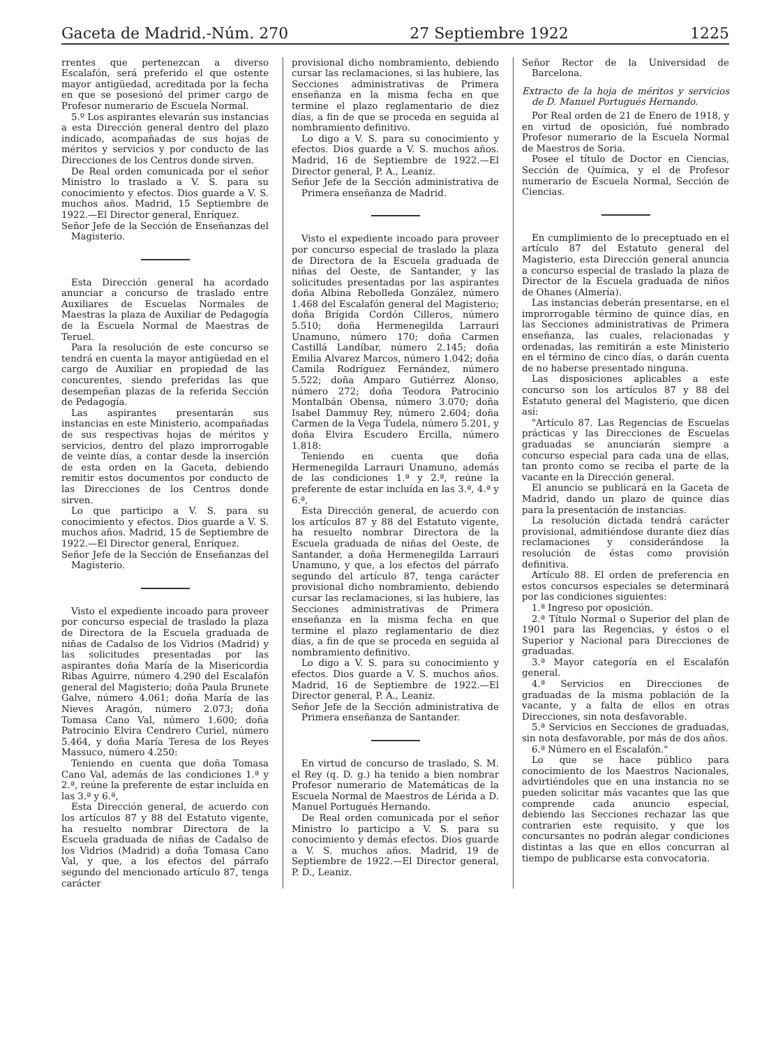Gaceta de Madrid.-Núm. 270 27 Septiembre 1922 1225
rrentes que pertenezcan a diverso Escalafón, será preferido el que ostente mayor antigüedad, acreditada por la fecha en que se posesionó del primer cargo de Profesor numerario de Escuela Normal.
5.º Los aspirantes elevarán sus instancias a esta Dirección general dentro del plazo indicado, acompañadas de sus hojas de méritos y servicios y por conducto de las Direcciones de los Centros donde sirven.
De Real orden comunicada por el señor Ministro lo traslado a V. S. para su conocimiento y efectos. Dios guarde a V. S. muchos años. Madrid, 15 Septiembre de 1922.—El Director general, Enríquez.
Señor Jefe de la Sección de Enseñanzas del Magisterio.
Esta Dirección general ha acordado anunciar a concurso de traslado entre Auxiliares de Escuelas Normales de Maestras la plaza de Auxiliar de Pedagogía de la Escuela Normal de Maestras de Teruel.
Para la resolución de este concurso se tendrá en cuenta la mayor antigüedad en el cargo de Auxiliar en propiedad de las concurentes, siendo preferidas las que desempeñan plazas de la referida Sección de Pedagogía.
Las aspirantes presentarán sus instancias en este Ministerio, acompañadas de sus respectivas hojas de méritos y servicios, dentro del plazo improrrogable de veinte días, a contar desde la inserción de esta orden en la Gaceta, debiendo remitir estos documentos por conducto de las Direcciones de los Centros donde sirven.
Lo que participo a V. S. para su conocimiento y efectos. Dios guarde a V. S. muchos años. Madrid, 15 de Septiembre de 1922.—El Director general, Enríquez.
Señor Jefe de la Sección de Enseñanzas del Magisterio.
Visto el expediente incoado para proveer por concurso especial de traslado la plaza de Directora de la Escuela graduada de niñas de Cadalso de los Vidrios (Madrid) y las solicitudes presentadas por las aspirantes doña María de la Misericordia Ribas Aguirre, número 4.290 del Escalafón general del Magisterio; doña Paula Brunete Galve, número 4.061; doña María de las Nieves Aragón, número 2.073; doña Tomasa Cano Val, número 1.600; doña Patrocinio Elvira Cendrero Curiel, número 5.464, y doña María Teresa de los Reyes Massuco, número 4.250:
Teniendo en cuenta que doña Tomasa Cano Val, además de las condiciones 1.ª y 2.ª, reúne la preferente de estar incluída en las 3.ª y 6.ª,
Esta Dirección general, de acuerdo con los artículos 87 y 88 del Estatuto vigente, ha resuelto nombrar Directora de la Escuela graduada de niñas de Cadalso de los Vidrios (Madrid) a doña Tomasa Cano Val, y que, a los efectos del párrafo segundo del mencionado artículo 87, tenga carácter
provisional dicho nombramiento, debiendo cursar las reclamaciones, si las hubiere, las Secciones administrativas de Primera enseñanza en la misma fecha en que termine el plazo reglamentario de diez días, a fin de que se proceda en seguida al nombramiento definitivo.
Lo digo a V. S. para su conocimiento y efectos. Dios guarde a V. S. muchos años. Madrid, 16 de Septiembre de 1922.—El Director general, P. A., Leaniz.
Señor Jefe de la Sección administrativa de Primera enseñanza de Madrid.
Visto el expediente incoado para proveer por concurso especial de traslado la plaza de Directora de la Escuela graduada de niñas del Oeste, de Santander, y las solicitudes presentadas por las aspirantes doña Albina Rebolleda González, número 1.468 del Escalafón general del Magisterio; doña Brígida Cordón Cilleros, número 5.510; doña Hermenegilda Larrauri Unamuno, número 170; doña Carmen Castillá Landíbar, número 2.145; doña Emilia Alvarez Marcos, número 1.042; doña Camila Rodríguez Fernández, número 5.522; doña Amparo Gutiérrez Alonso, número 272; doña Teodora Patrocinio Montalbán Obensa, número 3.070; doña Isabel Dammuy Rey, número 2.604; doña Carmen de la Vega Tudela, número 5.201, y doña Elvira Escudero Ercilla, número 1.818:
Teniendo en cuenta que doña Hermenegilda Larrauri Unamuno, además de las condiciones 1.ª y 2.ª, reúne la preferente de estar incluída en las 3.ª, 4.ª y 6.ª,
Esta Dirección general, de acuerdo con los artículos 87 y 88 del Estatuto vigente, ha resuelto nombrar Directora de la Escuela graduada de niñas del Oeste, de Santander, a doña Hermenegilda Larrauri Unamuno, y que, a los efectos del párrafo segundo del artículo 87, tenga carácter provisional dicho nombramiento, debiendo cursar las reclamaciones, si las hubiere, las Secciones administrativas de Primera enseñanza en la misma fecha en que termine el plazo reglamentario de diez días, a fin de que se proceda en seguida al nombramiento definitivo.
Lo digo a V. S. para su conocimiento y efectos. Dios guarde a V. S. muchos años. Madrid, 16 de Septiembre de 1922.—El Director general, P. A., Leaniz.
Señor Jefe de la Sección administrativa de Primera enseñanza de Santander.
En virtud de concurso de traslado, S. M. el Rey (q. D. g.) ha tenido a bien nombrar Profesor numerario de Matemáticas de la Escuela Normal de Maestros de Lérida a D. Manuel Portugués Hernando.
De Real orden comunicada por el señor Ministro lo participo a V. S. para su conocimiento y demás efectos. Dios guarde a V. S. muchos años. Madrid, 19 de Septiembre de 1922.—El Director general, P. D., Leaniz.
Señor Rector de la Universidad de Barcelona.
Extracto de la hoja de méritos y servicios de D. Manuel Portugués Hernando.
Por Real orden de 21 de Enero de 1918, y en virtud de oposición, fué nombrado Profesor numerario de la Escuela Normal de Maestros de Soria.
Posee el título de Doctor en Ciencias, Sección de Química, y el de Profesor numerario de Escuela Normal, Sección de Ciencias.
En cumplimiento de lo preceptuado en el artículo 87 del Estatuto general del Magisterio, esta Dirección general anuncia a concurso especial de traslado la plaza de Director de la Escuela graduada de niños de Ohanes (Almería).
Las instancias deberán presentarse, en el improrrogable término de quince días, en las Secciones administrativas de Primera enseñanza, las cuales, relacionadas y ordenadas, las remitirán a este Ministerio en el término de cinco días, o darán cuenta de no haberse presentado ninguna.
Las disposiciones aplicables a este concurso son los artículos 87 y 88 del Estatuto general del Magisterio, que dicen así:
"Artículo 87. Las Regencias de Escuelas prácticas y las Direcciones de Escuelas graduadas se anunciarán siempre a concurso especial para cada una de ellas, tan pronto como se reciba el parte de la vacante en la Dirección general.
El anuncio se publicará en la Gaceta de Madrid, dando un plazo de quince días para la presentación de instancias.
La resolución dictada tendrá carácter provisional, admitiéndose durante diez días reclamaciones y considerándose la resolución de éstas como provisión definitiva.
Artículo 88. El orden de preferencia en estos concursos especiales se determinará por las condiciones siguientes:
1.ª Ingreso por oposición.
2.ª Título Normal o Superior del plan de 1901 para las Regencias, y éstos o el Superior y Nacional para Direcciones de graduadas.
3.ª Mayor categoría en el Escalafón general.
4.ª Servicios en Direcciones de graduadas de la misma población de la vacante, y a falta de ellos en otras Direcciones, sin nota desfavorable.
5.ª Servicios en Secciones de graduadas, sin nota desfavorable, por más de dos años.
6.ª Número en el Escalafón."
Lo que se hace público para conocimiento de los Maestros Nacionales, advirtiéndoles que en una instancia no se pueden solicitar más vacantes que las que comprende cada anuncio especial, debiendo las Secciones rechazar las que contrarien este requisito, y que los concursantes no podrán alegar condiciones distintas a las que en ellos concurran al tiempo de publicarse esta convocatoria.